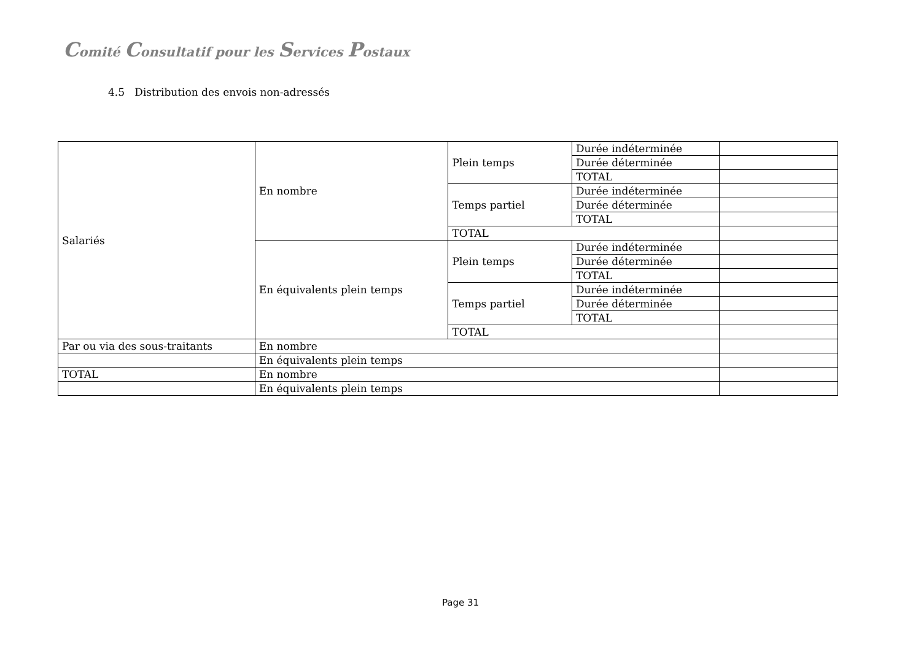Comité Consultatif pour les Services Postaux
4.5 Distribution des envois non-adressés
| Salariés | En nombre | Plein temps | Durée indéterminée | |
| | | | Durée déterminée | |
| | | | TOTAL | |
| | | Temps partiel | Durée indéterminée | |
| | | | Durée déterminée | |
| | | | TOTAL | |
| | | TOTAL | | |
| | En équivalents plein temps | Plein temps | Durée indéterminée | |
| | | | Durée déterminée | |
| | | | TOTAL | |
| | | Temps partiel | Durée indéterminée | |
| | | | Durée déterminée | |
| | | | TOTAL | |
| | | TOTAL | | |
| Par ou via des sous-traitants | En nombre | | | |
| | En équivalents plein temps | | | |
| TOTAL | En nombre | | | |
| | En équivalents plein temps | | | |
Page 31